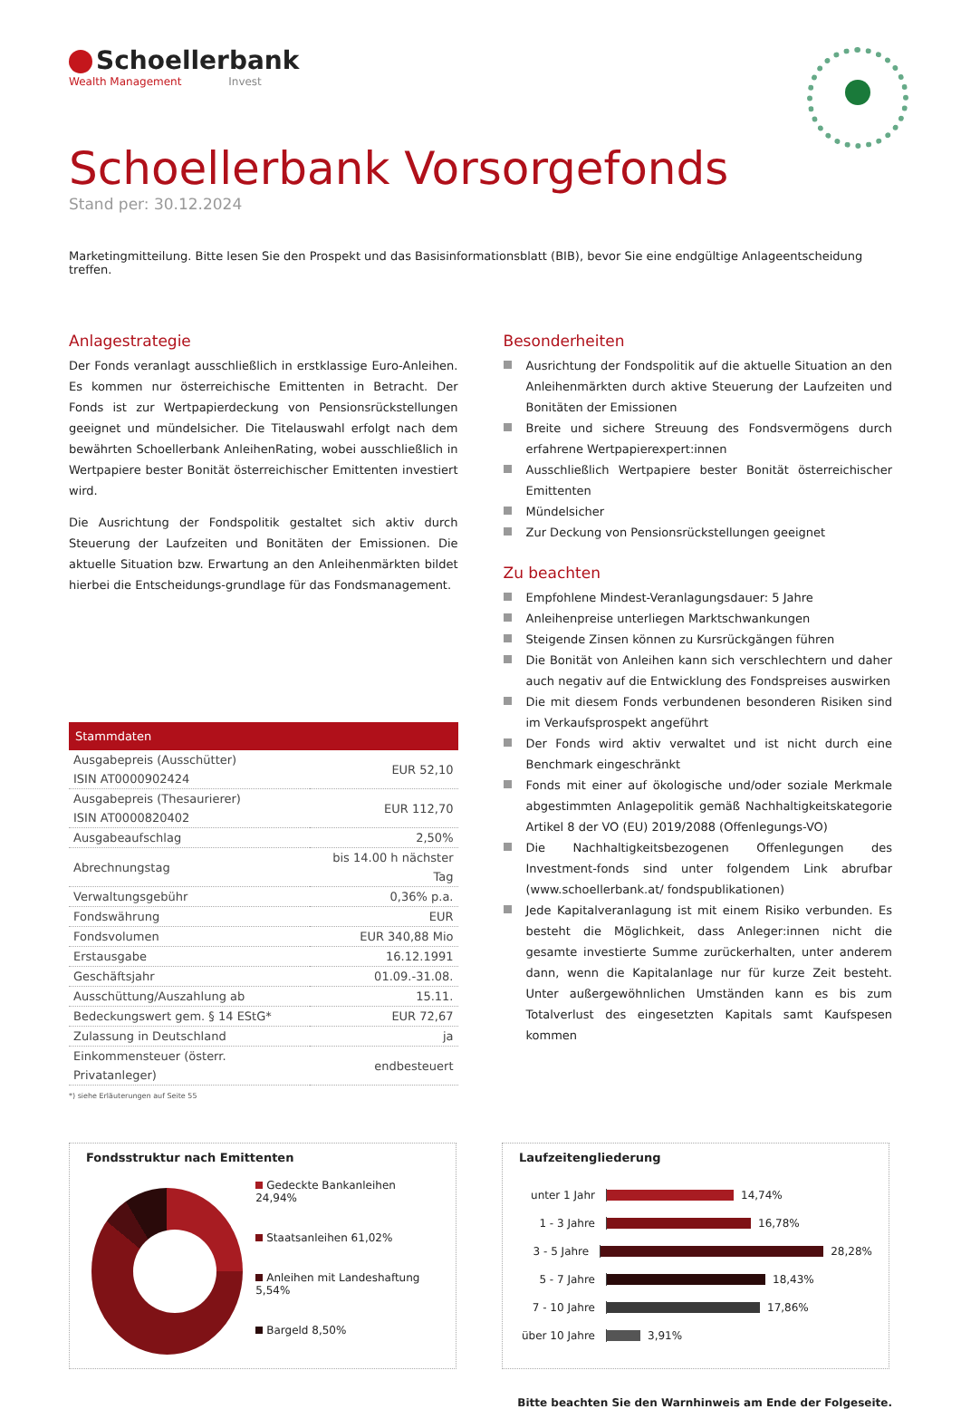Schoellerbank
Wealth Management Invest
Schoellerbank Vorsorgefonds
Stand per: 30.12.2024
Marketingmitteilung. Bitte lesen Sie den Prospekt und das Basisinformationsblatt (BIB), bevor Sie eine endgültige Anlageentscheidung treffen.
Anlagestrategie
Der Fonds veranlagt ausschließlich in erstklassige Euro-Anleihen. Es kommen nur österreichische Emittenten in Betracht. Der Fonds ist zur Wertpapierdeckung von Pensionsrückstellungen geeignet und mündelsicher. Die Titelauswahl erfolgt nach dem bewährten Schoellerbank AnleihenRating, wobei ausschließlich in Wertpapiere bester Bonität österreichischer Emittenten investiert wird.
Die Ausrichtung der Fondspolitik gestaltet sich aktiv durch Steuerung der Laufzeiten und Bonitäten der Emissionen. Die aktuelle Situation bzw. Erwartung an den Anleihenmärkten bildet hierbei die Entscheidungs-grundlage für das Fondsmanagement.
| Stammdaten | |
| --- | --- |
| Ausgabepreis (Ausschütter) ISIN AT0000902424 | EUR 52,10 |
| Ausgabepreis (Thesaurierer) ISIN AT0000820402 | EUR 112,70 |
| Ausgabeaufschlag | 2,50% |
| Abrechnungstag | bis 14.00 h nächster Tag |
| Verwaltungsgebühr | 0,36% p.a. |
| Fondswährung | EUR |
| Fondsvolumen | EUR 340,88 Mio |
| Erstausgabe | 16.12.1991 |
| Geschäftsjahr | 01.09.-31.08. |
| Ausschüttung/Auszahlung ab | 15.11. |
| Bedeckungswert gem. § 14 EStG* | EUR 72,67 |
| Zulassung in Deutschland | ja |
| Einkommensteuer (österr. Privatanleger) | endbesteuert |
*) siehe Erläuterungen auf Seite 55
Besonderheiten
Ausrichtung der Fondspolitik auf die aktuelle Situation an den Anleihenmärkten durch aktive Steuerung der Laufzeiten und Bonitäten der Emissionen
Breite und sichere Streuung des Fondsvermögens durch erfahrene Wertpapierexpert:innen
Ausschließlich Wertpapiere bester Bonität österreichischer Emittenten
Mündelsicher
Zur Deckung von Pensionsrückstellungen geeignet
Zu beachten
Empfohlene Mindest-Veranlagungsdauer: 5 Jahre
Anleihenpreise unterliegen Marktschwankungen
Steigende Zinsen können zu Kursrückgängen führen
Die Bonität von Anleihen kann sich verschlechtern und daher auch negativ auf die Entwicklung des Fondspreises auswirken
Die mit diesem Fonds verbundenen besonderen Risiken sind im Verkaufsprospekt angeführt
Der Fonds wird aktiv verwaltet und ist nicht durch eine Benchmark eingeschränkt
Fonds mit einer auf ökologische und/oder soziale Merkmale abgestimmten Anlagepolitik gemäß Nachhaltigkeitskategorie Artikel 8 der VO (EU) 2019/2088 (Offenlegungs-VO)
Die Nachhaltigkeitsbezogenen Offenlegungen des Investment-fonds sind unter folgendem Link abrufbar (www.schoellerbank.at/ fondspublikationen)
Jede Kapitalveranlagung ist mit einem Risiko verbunden. Es besteht die Möglichkeit, dass Anleger:innen nicht die gesamte investierte Summe zurückerhalten, unter anderem dann, wenn die Kapitalanlage nur für kurze Zeit besteht. Unter außergewöhnlichen Umständen kann es bis zum Totalverlust des eingesetzten Kapitals samt Kaufspesen kommen
Fondsstruktur nach Emittenten
Gedeckte Bankanleihen 24,94%
Staatsanleihen 61,02%
Anleihen mit Landeshaftung 5,54%
Bargeld 8,50%
Laufzeitengliederung
unter 1 Jahr 14,74%
1 - 3 Jahre 16,78%
3 - 5 Jahre 28,28%
5 - 7 Jahre 18,43%
7 - 10 Jahre 17,86%
über 10 Jahre 3,91%
Bitte beachten Sie den Warnhinweis am Ende der Folgeseite.